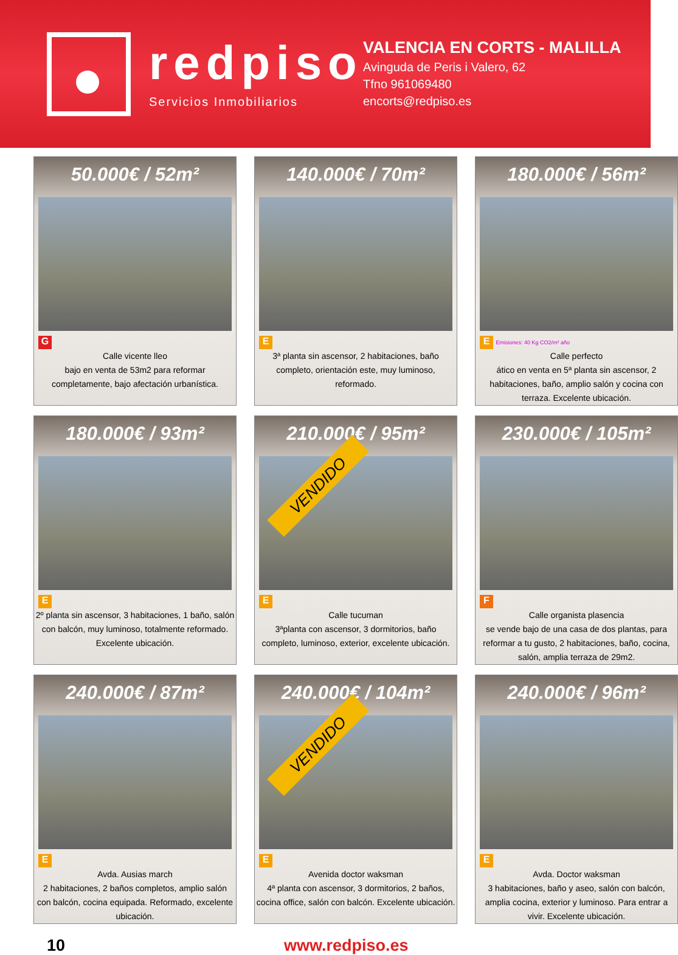redpiso
Servicios Inmobiliarios
VALENCIA EN CORTS - MALILLA
Avinguda de Peris i Valero, 62
Tfno 961069480
encorts@redpiso.es
50.000€ / 52m²
G
Calle vicente lleo
bajo en venta de 53m2 para reformar completamente, bajo afectación urbanística.
140.000€ / 70m²
E
3ª planta sin ascensor, 2 habitaciones, baño completo, orientación este, muy luminoso, reformado.
180.000€ / 56m²
E Emisiones: 40 Kg CO2/m² año
Calle perfecto
ático en venta en 5ª planta sin ascensor, 2 habitaciones, baño, amplio salón y cocina con terraza. Excelente ubicación.
180.000€ / 93m²
E
2º planta sin ascensor, 3 habitaciones, 1 baño, salón con balcón, muy luminoso, totalmente reformado. Excelente ubicación.
210.000€ / 95m²
E
Calle tucuman
3ªplanta con ascensor, 3 dormitorios, baño completo, luminoso, exterior, excelente ubicación.
VENDIDO
230.000€ / 105m²
F
Calle organista plasencia
se vende bajo de una casa de dos plantas, para reformar a tu gusto, 2 habitaciones, baño, cocina, salón, amplia terraza de 29m2.
240.000€ / 87m²
E
Avda. Ausias march
2 habitaciones, 2 baños completos, amplio salón con balcón, cocina equipada. Reformado, excelente ubicación.
240.000€ / 104m²
E
Avenida doctor waksman
4ª planta con ascensor, 3 dormitorios, 2 baños, cocina office, salón con balcón. Excelente ubicación.
VENDIDO
240.000€ / 96m²
E
Avda. Doctor waksman
3 habitaciones, baño y aseo, salón con balcón, amplia cocina, exterior y luminoso. Para entrar a vivir. Excelente ubicación.
10 www.redpiso.es